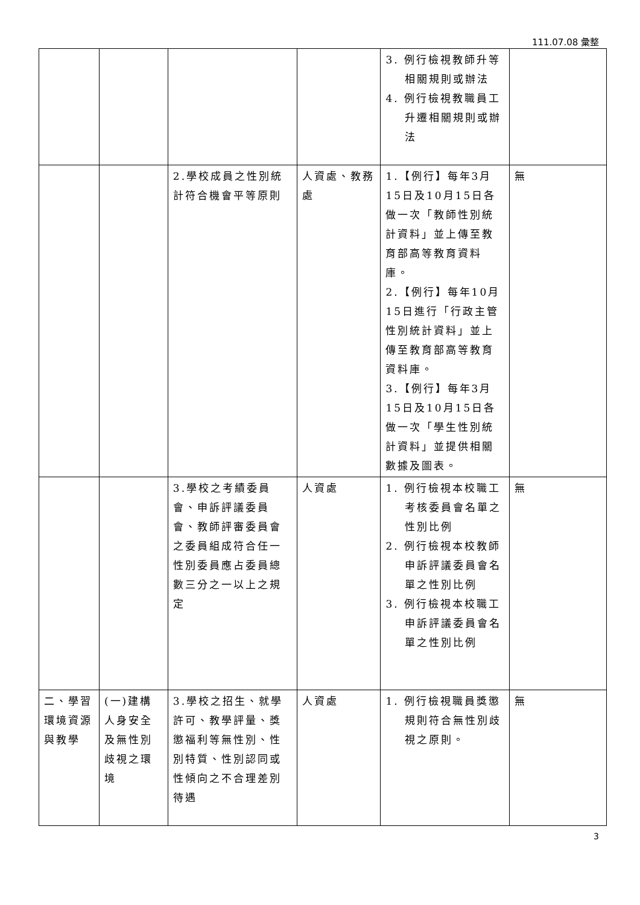111.07.08 彙整
| | | | | 3. 例行檢視教師升等相關規則或辦法 4. 例行檢視教職員工升遷相關規則或辦法 | |
| | | 2.學校成員之性別統計符合機會平等原則 | 人資處、教務處 | 1.【例行】每年3月15日及10月15日各做一次「教師性別統計資料」並上傳至教育部高等教育資料庫。 2.【例行】每年10月15日進行「行政主管性別統計資料」並上傳至教育部高等教育資料庫。 3.【例行】每年3月15日及10月15日各做一次「學生性別統計資料」並提供相關數據及圖表。 | 無 |
| | | 3.學校之考績委員會、申訴評議委員會、教師評審委員會之委員組成符合任一性別委員應占委員總數三分之一以上之規定 | 人資處 | 1. 例行檢視本校職工考核委員會名單之性別比例 2. 例行檢視本校教師申訴評議委員會名單之性別比例 3. 例行檢視本校職工申訴評議委員會名單之性別比例 | 無 |
| 二、學習環境資源與教學 | (一)建構人身安全及無性別歧視之環境 | 3.學校之招生、就學許可、教學評量、獎懲福利等無性別、性別特質、性別認同或性傾向之不合理差別待遇 | 人資處 | 1. 例行檢視職員獎懲規則符合無性別歧視之原則。 | 無 |
3